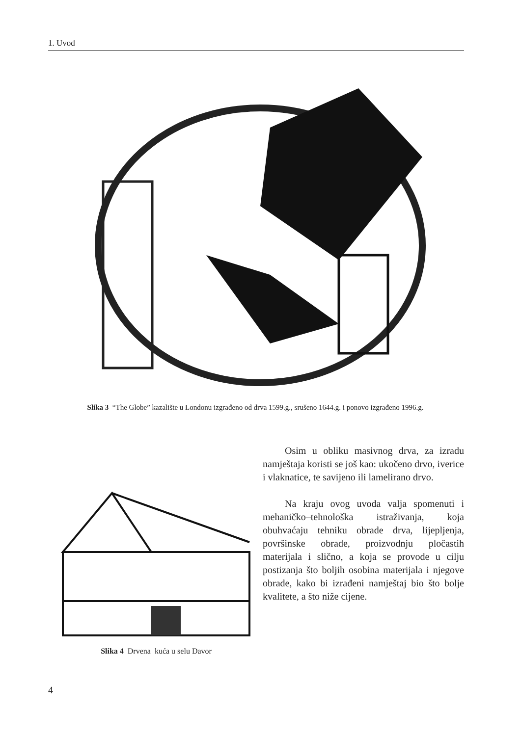1. Uvod
Slika 3 “The Globe” kazalište u Londonu izgrađeno od drva 1599.g., srušeno 1644.g. i ponovo izgrađeno 1996.g.
Slika 4 Drvena kuća u selu Davor
Osim u obliku masivnog drva, za izradu namještaja koristi se još kao: ukočeno drvo, iverice i vlaknatice, te savijeno ili lamelirano drvo.
Na kraju ovog uvoda valja spomenuti i mehaničko–tehnološka istraživanja, koja obuhvaćaju tehniku obrade drva, lijepljenja, površinske obrade, proizvodnju pločastih materijala i slično, a koja se provode u cilju postizanja što boljih osobina materijala i njegove obrade, kako bi izrađeni namještaj bio što bolje kvalitete, a što niže cijene.
4